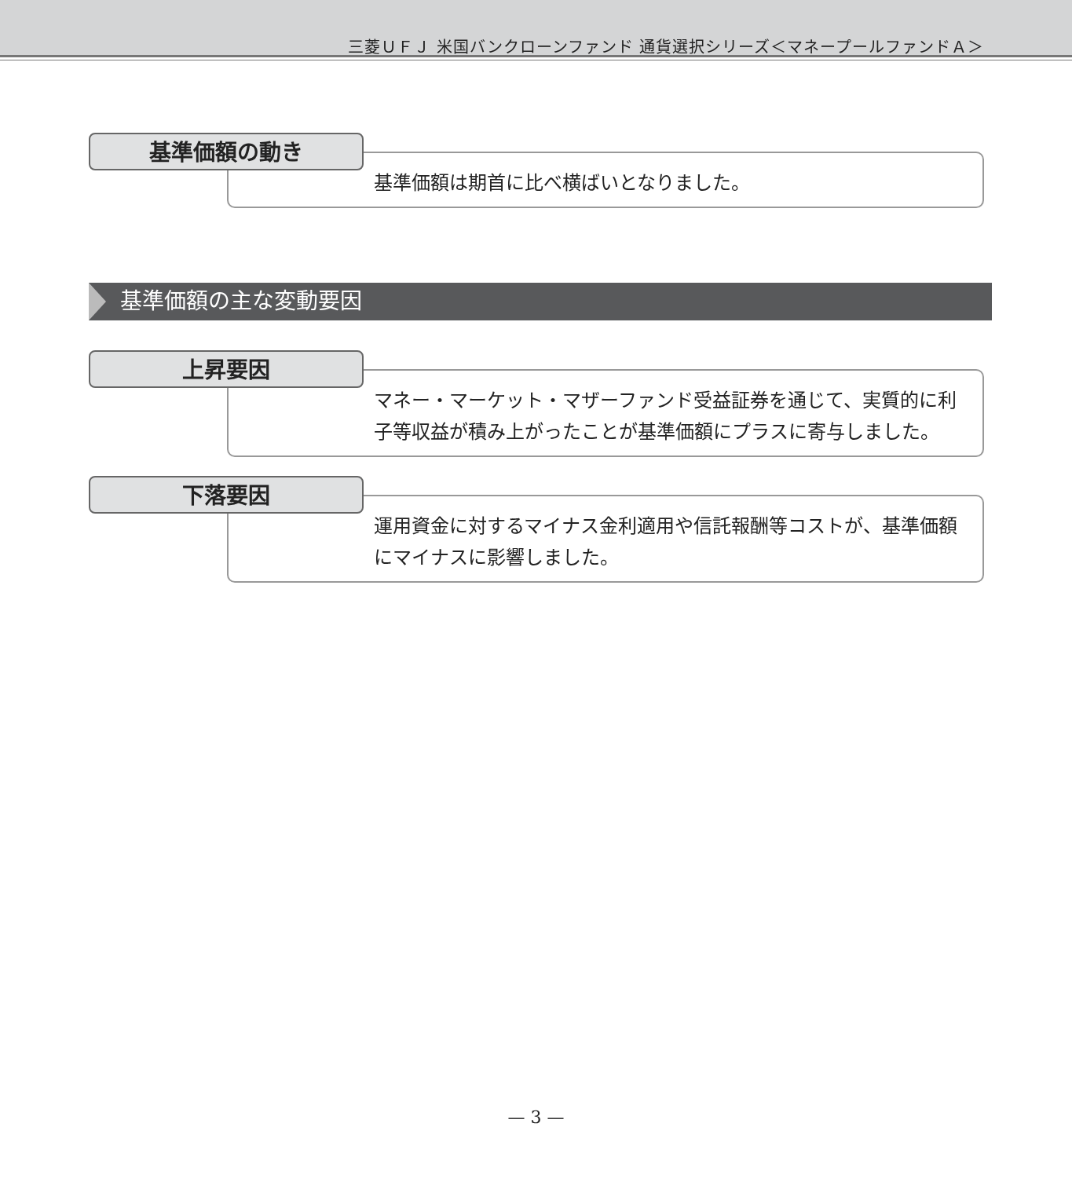三菱ＵＦＪ 米国バンクローンファンド 通貨選択シリーズ＜マネープールファンドＡ＞
基準価額の動き
基準価額は期首に比べ横ばいとなりました。
基準価額の主な変動要因
上昇要因
マネー・マーケット・マザーファンド受益証券を通じて、実質的に利子等収益が積み上がったことが基準価額にプラスに寄与しました。
下落要因
運用資金に対するマイナス金利適用や信託報酬等コストが、基準価額にマイナスに影響しました。
— 3 —